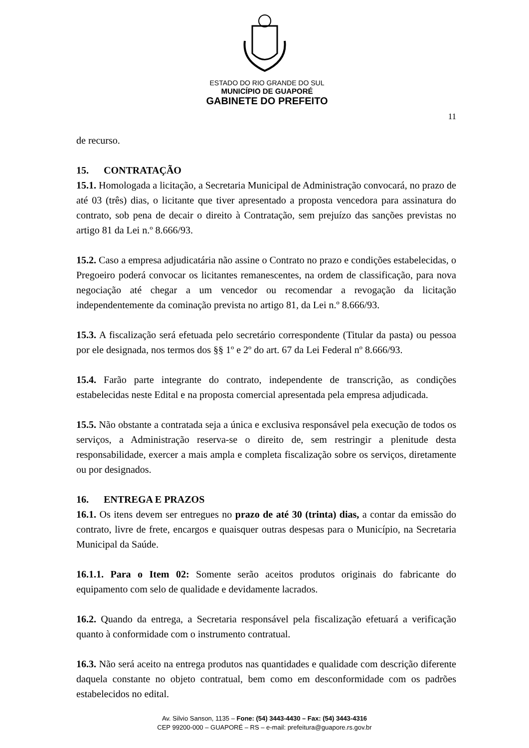ESTADO DO RIO GRANDE DO SUL
MUNICÍPIO DE GUAPORÉ
GABINETE DO PREFEITO
11
de recurso.
15. CONTRATAÇÃO
15.1. Homologada a licitação, a Secretaria Municipal de Administração convocará, no prazo de até 03 (três) dias, o licitante que tiver apresentado a proposta vencedora para assinatura do contrato, sob pena de decair o direito à Contratação, sem prejuízo das sanções previstas no artigo 81 da Lei n.º 8.666/93.
15.2. Caso a empresa adjudicatária não assine o Contrato no prazo e condições estabelecidas, o Pregoeiro poderá convocar os licitantes remanescentes, na ordem de classificação, para nova negociação até chegar a um vencedor ou recomendar a revogação da licitação independentemente da cominação prevista no artigo 81, da Lei n.º 8.666/93.
15.3. A fiscalização será efetuada pelo secretário correspondente (Titular da pasta) ou pessoa por ele designada, nos termos dos §§ 1º e 2º do art. 67 da Lei Federal nº 8.666/93.
15.4. Farão parte integrante do contrato, independente de transcrição, as condições estabelecidas neste Edital e na proposta comercial apresentada pela empresa adjudicada.
15.5. Não obstante a contratada seja a única e exclusiva responsável pela execução de todos os serviços, a Administração reserva-se o direito de, sem restringir a plenitude desta responsabilidade, exercer a mais ampla e completa fiscalização sobre os serviços, diretamente ou por designados.
16. ENTREGA E PRAZOS
16.1. Os itens devem ser entregues no prazo de até 30 (trinta) dias, a contar da emissão do contrato, livre de frete, encargos e quaisquer outras despesas para o Município, na Secretaria Municipal da Saúde.
16.1.1. Para o Item 02: Somente serão aceitos produtos originais do fabricante do equipamento com selo de qualidade e devidamente lacrados.
16.2. Quando da entrega, a Secretaria responsável pela fiscalização efetuará a verificação quanto à conformidade com o instrumento contratual.
16.3. Não será aceito na entrega produtos nas quantidades e qualidade com descrição diferente daquela constante no objeto contratual, bem como em desconformidade com os padrões estabelecidos no edital.
Av. Silvio Sanson, 1135 – Fone: (54) 3443-4430 – Fax: (54) 3443-4316
CEP 99200-000 – GUAPORÉ – RS – e-mail: prefeitura@guapore.rs.gov.br